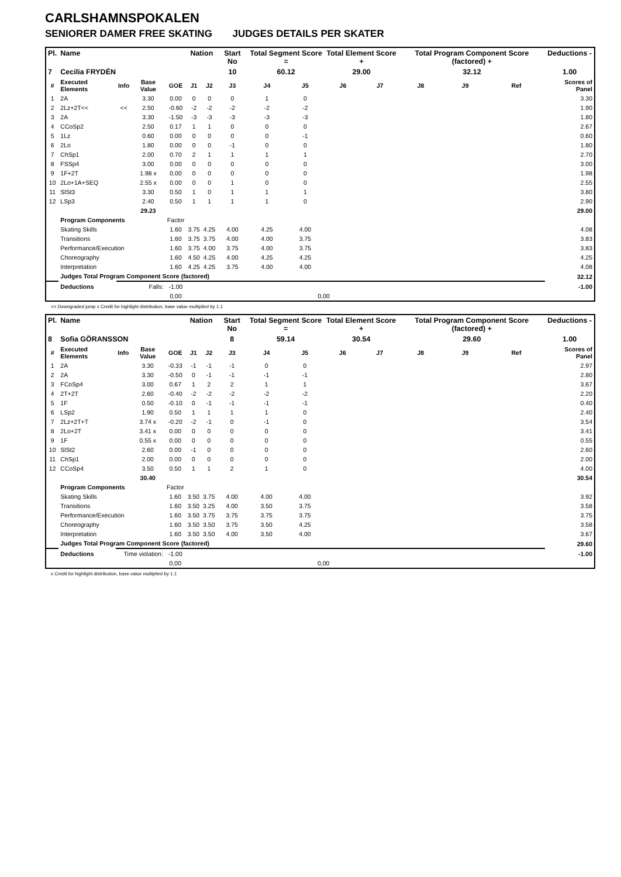CARLSHAMNSPOKALEN
SENIORER DAMER FREE SKATING JUDGES DETAILS PER SKATER
| Pl. | Name | | | | Nation | | Start No | Total Segment Score = | | Total Element Score + | | Total Program Component Score (factored) + | | | Deductions - |
| --- | --- | --- | --- | --- | --- | --- | --- | --- | --- | --- | --- | --- | --- | --- | --- |
| 7 | Cecilia FRYDÉN | | | | | | 10 | 60.12 | | 29.00 | | 32.12 | | | 1.00 |
| # | Executed Elements | Info | Base Value | GOE | J1 | J2 | J3 | J4 | J5 | J6 | J7 | J8 | J9 | Ref | Scores of Panel |
| 1 | 2A | | 3.30 | 0.00 | 0 | 0 | 0 | 1 | 0 | | | | | | 3.30 |
| 2 | 2Lz+2T<< | << | 2.50 | -0.60 | -2 | -2 | -2 | -2 | -2 | | | | | | 1.90 |
| 3 | 2A | | 3.30 | -1.50 | -3 | -3 | -3 | -3 | -3 | | | | | | 1.80 |
| 4 | CCoSp2 | | 2.50 | 0.17 | 1 | 1 | 0 | 0 | 0 | | | | | | 2.67 |
| 5 | 1Lz | | 0.60 | 0.00 | 0 | 0 | 0 | 0 | -1 | | | | | | 0.60 |
| 6 | 2Lo | | 1.80 | 0.00 | 0 | 0 | -1 | 0 | 0 | | | | | | 1.80 |
| 7 | ChSp1 | | 2.00 | 0.70 | 2 | 1 | 1 | 1 | 1 | | | | | | 2.70 |
| 8 | FSSp4 | | 3.00 | 0.00 | 0 | 0 | 0 | 0 | 0 | | | | | | 3.00 |
| 9 | 1F+2T | | 1.98 x | 0.00 | 0 | 0 | 0 | 0 | 0 | | | | | | 1.98 |
| 10 | 2Lo+1A+SEQ | | 2.55 x | 0.00 | 0 | 0 | 1 | 0 | 0 | | | | | | 2.55 |
| 11 | SlSt3 | | 3.30 | 0.50 | 1 | 0 | 1 | 1 | 1 | | | | | | 3.80 |
| 12 | LSp3 | | 2.40 | 0.50 | 1 | 1 | 1 | 1 | 0 | | | | | | 2.90 |
| | | | 29.23 | | | | | | | | | | | | 29.00 |
| | Program Components | | | Factor | | | | | | | | | | | |
| | Skating Skills | | | 1.60 | 3.75 | 4.25 | 4.00 | 4.25 | 4.00 | | | | | | 4.08 |
| | Transitions | | | 1.60 | 3.75 | 3.75 | 4.00 | 4.00 | 3.75 | | | | | | 3.83 |
| | Performance/Execution | | | 1.60 | 3.75 | 4.00 | 3.75 | 4.00 | 3.75 | | | | | | 3.83 |
| | Choreography | | | 1.60 | 4.50 | 4.25 | 4.00 | 4.25 | 4.25 | | | | | | 4.25 |
| | Interpretation | | | 1.60 | 4.25 | 4.25 | 3.75 | 4.00 | 4.00 | | | | | | 4.08 |
| | Judges Total Program Component Score (factored) | | | | | | | | | | | | | | 32.12 |
| | Deductions | Falls: | | -1.00 | | | | | | | | | | | -1.00 |
| | | | | 0,00 | | | | | 0,00 | | | | | | |
<< Downgraded jump x Credit for highlight distribution, base value multiplied by 1.1
| Pl. | Name | | | | Nation | | Start No | Total Segment Score = | | Total Element Score + | | Total Program Component Score (factored) + | | | Deductions - |
| --- | --- | --- | --- | --- | --- | --- | --- | --- | --- | --- | --- | --- | --- | --- | --- |
| 8 | Sofia GÖRANSSON | | | | | | 8 | 59.14 | | 30.54 | | 29.60 | | | 1.00 |
| # | Executed Elements | Info | Base Value | GOE | J1 | J2 | J3 | J4 | J5 | J6 | J7 | J8 | J9 | Ref | Scores of Panel |
| 1 | 2A | | 3.30 | -0.33 | -1 | -1 | -1 | 0 | 0 | | | | | | 2.97 |
| 2 | 2A | | 3.30 | -0.50 | 0 | -1 | -1 | -1 | -1 | | | | | | 2.80 |
| 3 | FCoSp4 | | 3.00 | 0.67 | 1 | 2 | 2 | 1 | 1 | | | | | | 3.67 |
| 4 | 2T+2T | | 2.60 | -0.40 | -2 | -2 | -2 | -2 | -2 | | | | | | 2.20 |
| 5 | 1F | | 0.50 | -0.10 | 0 | -1 | -1 | -1 | -1 | | | | | | 0.40 |
| 6 | LSp2 | | 1.90 | 0.50 | 1 | 1 | 1 | 1 | 0 | | | | | | 2.40 |
| 7 | 2Lz+2T+T | | 3.74 x | -0.20 | -2 | -1 | 0 | -1 | 0 | | | | | | 3.54 |
| 8 | 2Lo+2T | | 3.41 x | 0.00 | 0 | 0 | 0 | 0 | 0 | | | | | | 3.41 |
| 9 | 1F | | 0.55 x | 0.00 | 0 | 0 | 0 | 0 | 0 | | | | | | 0.55 |
| 10 | SlSt2 | | 2.60 | 0.00 | -1 | 0 | 0 | 0 | 0 | | | | | | 2.60 |
| 11 | ChSp1 | | 2.00 | 0.00 | 0 | 0 | 0 | 0 | 0 | | | | | | 2.00 |
| 12 | CCoSp4 | | 3.50 | 0.50 | 1 | 1 | 2 | 1 | 0 | | | | | | 4.00 |
| | | | 30.40 | | | | | | | | | | | | 30.54 |
| | Program Components | | | Factor | | | | | | | | | | | |
| | Skating Skills | | | 1.60 | 3.50 | 3.75 | 4.00 | 4.00 | 4.00 | | | | | | 3.92 |
| | Transitions | | | 1.60 | 3.50 | 3.25 | 4.00 | 3.50 | 3.75 | | | | | | 3.58 |
| | Performance/Execution | | | 1.60 | 3.50 | 3.75 | 3.75 | 3.75 | 3.75 | | | | | | 3.75 |
| | Choreography | | | 1.60 | 3.50 | 3.50 | 3.75 | 3.50 | 4.25 | | | | | | 3.58 |
| | Interpretation | | | 1.60 | 3.50 | 3.50 | 4.00 | 3.50 | 4.00 | | | | | | 3.67 |
| | Judges Total Program Component Score (factored) | | | | | | | | | | | | | | 29.60 |
| | Deductions | Time violation: | | -1.00 | | | | | | | | | | | -1.00 |
| | | | | 0,00 | | | | | 0,00 | | | | | | |
x Credit for highlight distribution, base value multiplied by 1.1